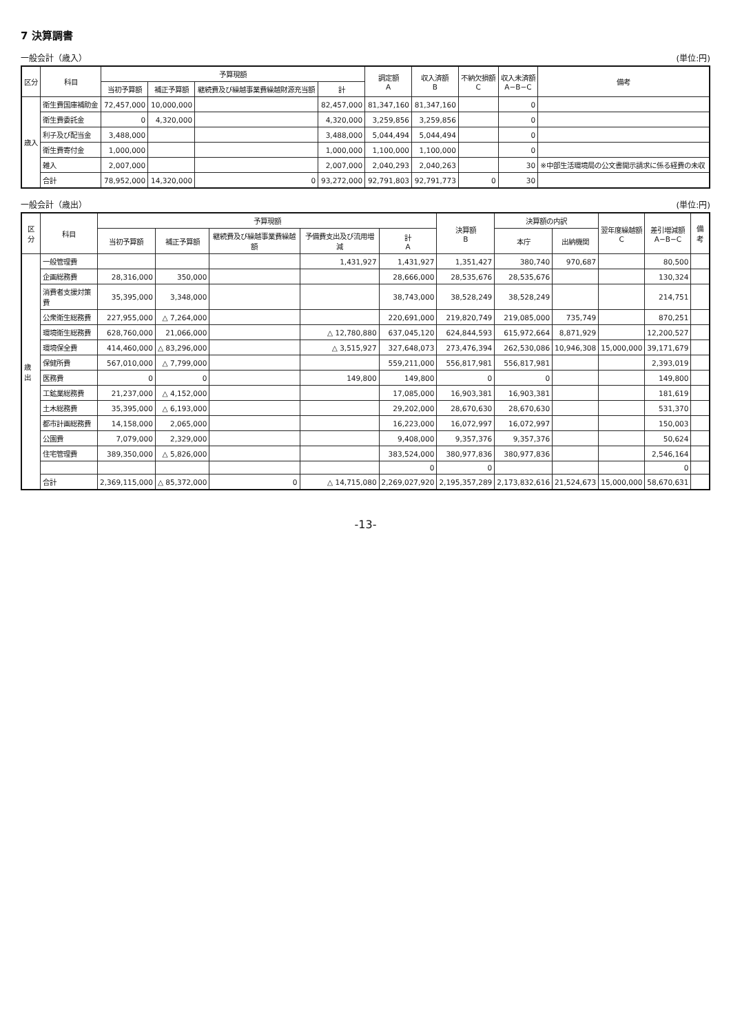7 決算調書
一般会計（歳入） (単位:円)
| 区分 | 科目 | 予算現額 | | | | 調定額 A | 収入済額 B | 不納欠損額 C | 収入未済額 A−B−C | 備考 |
| --- | --- | --- | --- | --- | --- | --- | --- | --- | --- | --- |
| | | 当初予算額 | 補正予算額 | 継続費及び繰越事業費繰越財源充当額 | 計 | | | | | |
| 歳入 | 衛生費国庫補助金 | 72,457,000 | 10,000,000 | | 82,457,000 | 81,347,160 | 81,347,160 | | 0 | |
| | 衛生費委託金 | 0 | 4,320,000 | | 4,320,000 | 3,259,856 | 3,259,856 | | 0 | |
| | 利子及び配当金 | 3,488,000 | | | 3,488,000 | 5,044,494 | 5,044,494 | | 0 | |
| | 衛生費寄付金 | 1,000,000 | | | 1,000,000 | 1,100,000 | 1,100,000 | | 0 | |
| | 雑入 | 2,007,000 | | | 2,007,000 | 2,040,293 | 2,040,263 | | 30 | ※中部生活環境局の公文書開示請求に係る経費の未収 |
| | 合計 | 78,952,000 | 14,320,000 | 0 | 93,272,000 | 92,791,803 | 92,791,773 | 0 | 30 | |
一般会計（歳出） (単位:円)
| 区分 | 科目 | 予算現額 | | | | | 決算額 B | 決算額の内訳 | | 翌年度繰越額 C | 差引増減額 A−B−C | 備考 |
| --- | --- | --- | --- | --- | --- | --- | --- | --- | --- | --- | --- | --- |
| | | 当初予算額 | 補正予算額 | 継続費及び繰越事業費繰越額 | 予備費支出及び流用増減 | 計 A | | 本庁 | 出納機関 | | | |
| 歳出 | 一般管理費 | | | | 1,431,927 | 1,431,927 | 1,351,427 | 380,740 | 970,687 | | 80,500 | |
| | 企画総務費 | 28,316,000 | 350,000 | | | 28,666,000 | 28,535,676 | 28,535,676 | | | 130,324 | |
| | 消費者支援対策費 | 35,395,000 | 3,348,000 | | | 38,743,000 | 38,528,249 | 38,528,249 | | | 214,751 | |
| | 公衆衛生総務費 | 227,955,000 | △ 7,264,000 | | | 220,691,000 | 219,820,749 | 219,085,000 | 735,749 | | 870,251 | |
| | 環境衛生総務費 | 628,760,000 | 21,066,000 | | △ 12,780,880 | 637,045,120 | 624,844,593 | 615,972,664 | 8,871,929 | | 12,200,527 | |
| | 環境保全費 | 414,460,000 | △ 83,296,000 | | △ 3,515,927 | 327,648,073 | 273,476,394 | 262,530,086 | 10,946,308 | 15,000,000 | 39,171,679 | |
| | 保健所費 | 567,010,000 | △ 7,799,000 | | | 559,211,000 | 556,817,981 | 556,817,981 | | | 2,393,019 | |
| | 医務費 | 0 | 0 | | 149,800 | 149,800 | 0 | 0 | | | 149,800 | |
| | 工鉱業総務費 | 21,237,000 | △ 4,152,000 | | | 17,085,000 | 16,903,381 | 16,903,381 | | | 181,619 | |
| | 土木総務費 | 35,395,000 | △ 6,193,000 | | | 29,202,000 | 28,670,630 | 28,670,630 | | | 531,370 | |
| | 都市計画総務費 | 14,158,000 | 2,065,000 | | | 16,223,000 | 16,072,997 | 16,072,997 | | | 150,003 | |
| | 公園費 | 7,079,000 | 2,329,000 | | | 9,408,000 | 9,357,376 | 9,357,376 | | | 50,624 | |
| | 住宅管理費 | 389,350,000 | △ 5,826,000 | | | 383,524,000 | 380,977,836 | 380,977,836 | | | 2,546,164 | |
| | | | | | | 0 | 0 | | | | 0 | |
| | 合計 | 2,369,115,000 | △ 85,372,000 | 0 | △ 14,715,080 | 2,269,027,920 | 2,195,357,289 | 2,173,832,616 | 21,524,673 | 15,000,000 | 58,670,631 | |
-13-